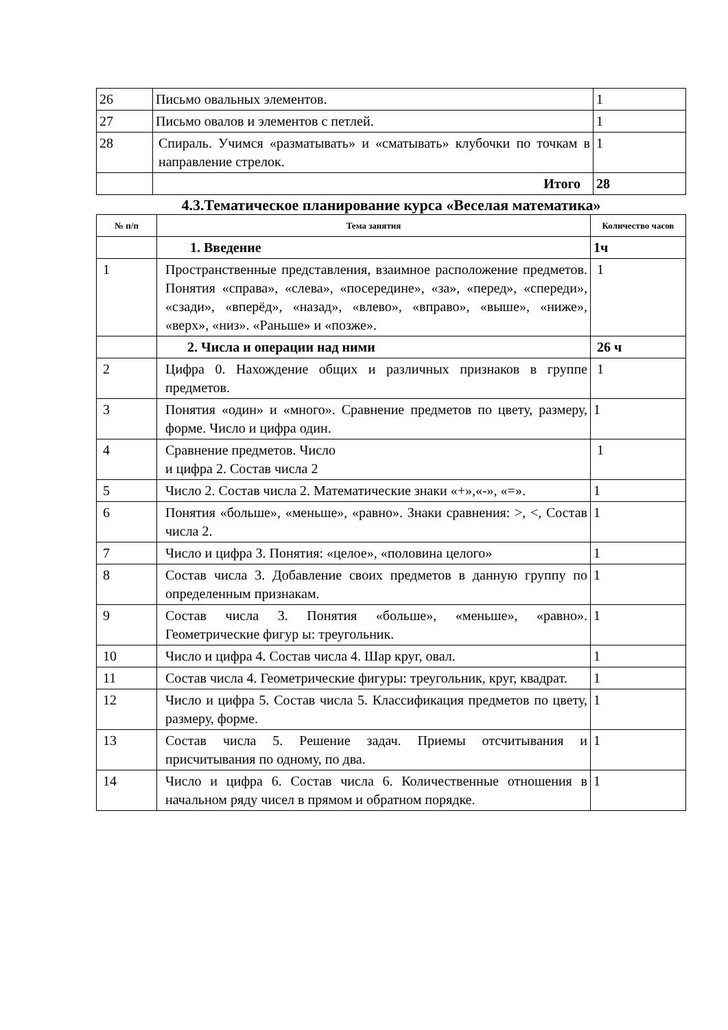| 26 | Письмо овальных элементов. | 1 |
| 27 | Письмо овалов и элементов с петлей. | 1 |
| 28 | Спираль. Учимся «разматывать» и «сматывать» клубочки по точкам в направление стрелок. | 1 |
| | Итого | 28 |
4.3.Тематическое планирование курса «Веселая математика»
| № п/п | Тема занятия | Количество часов |
| --- | --- | --- |
| | 1. Введение | 1ч |
| 1 | Пространственные представления, взаимное расположение предметов. Понятия «справа», «слева», «посередине», «за», «перед», «спереди», «сзади», «вперёд», «назад», «влево», «вправо», «выше», «ниже», «верх», «низ». «Раньше» и «позже». | 1 |
| | 2. Числа и операции над ними | 26 ч |
| 2 | Цифра 0. Нахождение общих и различных признаков в группе предметов. | 1 |
| 3 | Понятия «один» и «много». Сравнение предметов по цвету, размеру, форме. Число и цифра один. | 1 |
| 4 | Сравнение предметов. Число и цифра 2. Состав числа 2 | 1 |
| 5 | Число 2. Состав числа 2. Математические знаки «+»,«-», «=». | 1 |
| 6 | Понятия «больше», «меньше», «равно». Знаки сравнения: >, <, Состав числа 2. | 1 |
| 7 | Число и цифра 3. Понятия: «целое», «половина целого» | 1 |
| 8 | Состав числа 3. Добавление своих предметов в данную группу по определенным признакам. | 1 |
| 9 | Состав числа 3. Понятия «больше», «меньше», «равно». Геометрические фигур ы: треугольник. | 1 |
| 10 | Число и цифра 4. Состав числа 4. Шар круг, овал. | 1 |
| 11 | Состав числа 4. Геометрические фигуры: треугольник, круг, квадрат. | 1 |
| 12 | Число и цифра 5. Состав числа 5. Классификация предметов по цвету, размеру, форме. | 1 |
| 13 | Состав числа 5. Решение задач. Приемы отсчитывания и присчитывания по одному, по два. | 1 |
| 14 | Число и цифра 6. Состав числа 6. Количественные отношения в начальном ряду чисел в прямом и обратном порядке. | 1 |